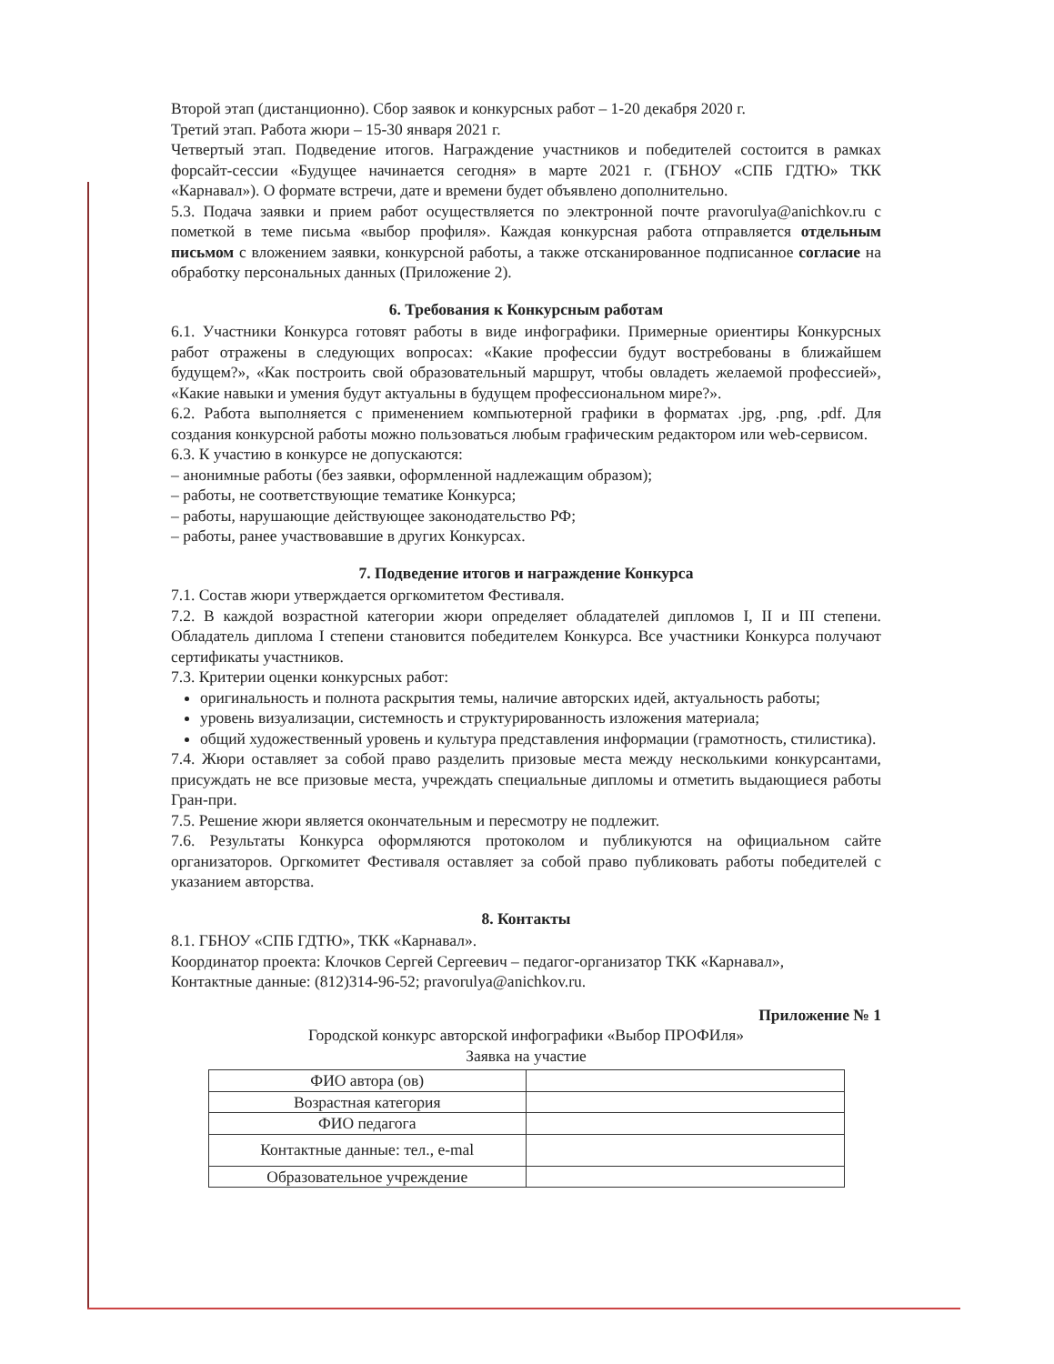Второй этап (дистанционно). Сбор заявок и конкурсных работ – 1-20 декабря 2020 г.
Третий этап. Работа жюри – 15-30 января 2021 г.
Четвертый этап. Подведение итогов. Награждение участников и победителей состоится в рамках форсайт-сессии «Будущее начинается сегодня» в марте 2021 г. (ГБНОУ «СПБ ГДТЮ» ТКК «Карнавал»). О формате встречи, дате и времени будет объявлено дополнительно.
5.3. Подача заявки и прием работ осуществляется по электронной почте pravorulya@anichkov.ru с пометкой в теме письма «выбор профиля». Каждая конкурсная работа отправляется отдельным письмом с вложением заявки, конкурсной работы, а также отсканированное подписанное согласие на обработку персональных данных (Приложение 2).
6. Требования к Конкурсным работам
6.1. Участники Конкурса готовят работы в виде инфографики. Примерные ориентиры Конкурсных работ отражены в следующих вопросах: «Какие профессии будут востребованы в ближайшем будущем?», «Как построить свой образовательный маршрут, чтобы овладеть желаемой профессией», «Какие навыки и умения будут актуальны в будущем профессиональном мире?».
6.2. Работа выполняется с применением компьютерной графики в форматах .jpg, .png, .pdf. Для создания конкурсной работы можно пользоваться любым графическим редактором или web-сервисом.
6.3. К участию в конкурсе не допускаются:
– анонимные работы (без заявки, оформленной надлежащим образом);
– работы, не соответствующие тематике Конкурса;
– работы, нарушающие действующее законодательство РФ;
– работы, ранее участвовавшие в других Конкурсах.
7. Подведение итогов и награждение Конкурса
7.1. Состав жюри утверждается оргкомитетом Фестиваля.
7.2. В каждой возрастной категории жюри определяет обладателей дипломов I, II и III степени. Обладатель диплома I степени становится победителем Конкурса. Все участники Конкурса получают сертификаты участников.
7.3. Критерии оценки конкурсных работ:
оригинальность и полнота раскрытия темы, наличие авторских идей, актуальность работы;
уровень визуализации, системность и структурированность изложения материала;
общий художественный уровень и культура представления информации (грамотность, стилистика).
7.4. Жюри оставляет за собой право разделить призовые места между несколькими конкурсантами, присуждать не все призовые места, учреждать специальные дипломы и отметить выдающиеся работы Гран-при.
7.5. Решение жюри является окончательным и пересмотру не подлежит.
7.6. Результаты Конкурса оформляются протоколом и публикуются на официальном сайте организаторов. Оргкомитет Фестиваля оставляет за собой право публиковать работы победителей с указанием авторства.
8. Контакты
8.1. ГБНОУ «СПБ ГДТЮ», ТКК «Карнавал».
Координатор проекта: Клочков Сергей Сергеевич – педагог-организатор ТКК «Карнавал»,
Контактные данные: (812)314-96-52; pravorulya@anichkov.ru.
Приложение № 1
Городской конкурс авторской инфографики «Выбор ПРОФИля»
Заявка на участие
| ФИО автора (ов) | |
| Возрастная категория | |
| ФИО педагога | |
| Контактные данные: тел., e-mal | |
| Образовательное учреждение | |